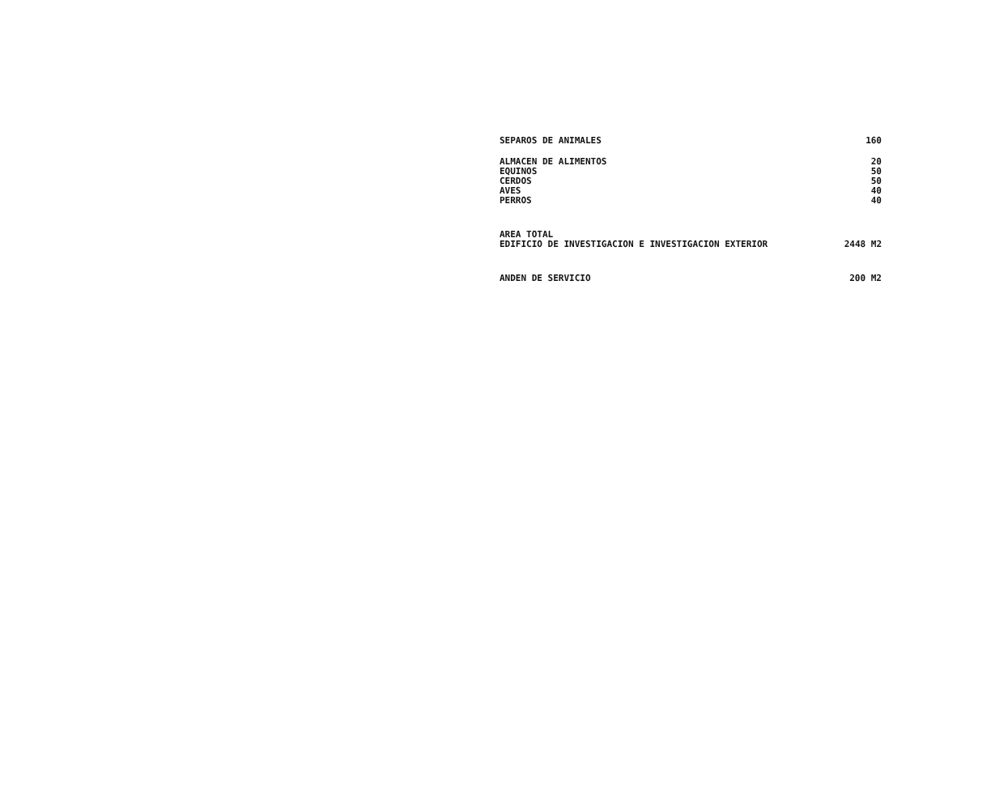| SEPAROS DE ANIMALES | 160 |
| ALMACEN DE ALIMENTOS | 20 |
| EQUINOS | 50 |
| CERDOS | 50 |
| AVES | 40 |
| PERROS | 40 |
| AREA TOTAL EDIFICIO DE INVESTIGACION E INVESTIGACION EXTERIOR | 2448 M2 |
| ANDEN DE SERVICIO | 200 M2 |